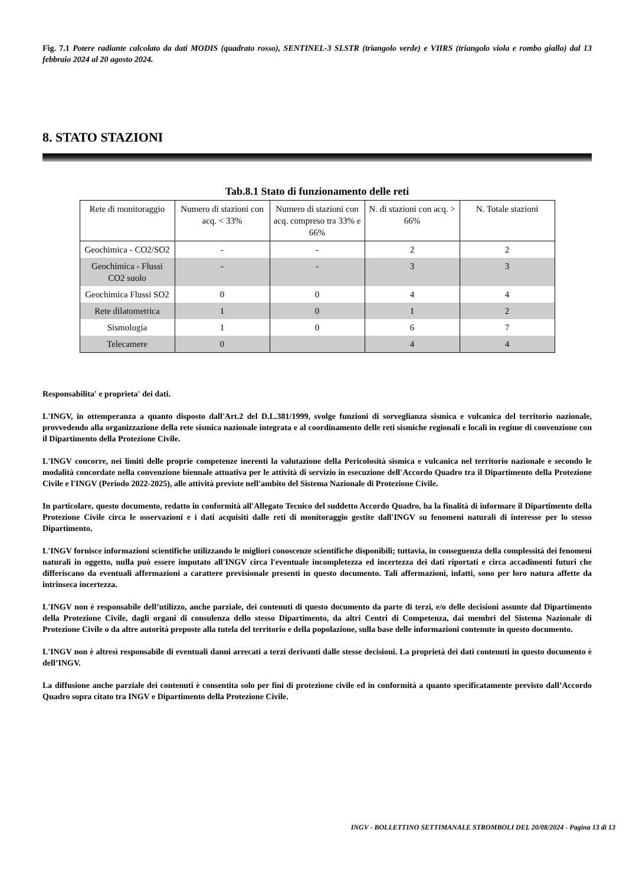Fig. 7.1 Potere radiante calcolato da dati MODIS (quadrato rosso), SENTINEL-3 SLSTR (triangolo verde) e VIIRS (triangolo viola e rombo giallo) dal 13 febbraio 2024 al 20 agosto 2024.
8. STATO STAZIONI
Tab.8.1 Stato di funzionamento delle reti
| Rete di monitoraggio | Numero di stazioni con acq. < 33% | Numero di stazioni con acq. compreso tra 33% e 66% | N. di stazioni con acq. > 66% | N. Totale stazioni |
| --- | --- | --- | --- | --- |
| Geochimica - CO2/SO2 | - | - | 2 | 2 |
| Geochimica - Flussi CO2 suolo | - | - | 3 | 3 |
| Geochimica Flussi SO2 | 0 | 0 | 4 | 4 |
| Rete dilatometrica | 1 | 0 | 1 | 2 |
| Sismologia | 1 | 0 | 6 | 7 |
| Telecamere | 0 | | 4 | 4 |
Responsabilita' e proprieta' dei dati.
L'INGV, in ottemperanza a quanto disposto dall'Art.2 del D.L.381/1999, svolge funzioni di sorveglianza sismica e vulcanica del territorio nazionale, provvedendo alla organizzazione della rete sismica nazionale integrata e al coordinamento delle reti sismiche regionali e locali in regime di convenzione con il Dipartimento della Protezione Civile.
L'INGV concorre, nei limiti delle proprie competenze inerenti la valutazione della Pericolosità sismica e vulcanica nel territorio nazionale e secondo le modalità concordate nella convenzione biennale attuativa per le attività di servizio in esecuzione dell'Accordo Quadro tra il Dipartimento della Protezione Civile e l'INGV (Periodo 2022-2025), alle attività previste nell'ambito del Sistema Nazionale di Protezione Civile.
In particolare, questo documento, redatto in conformità all'Allegato Tecnico del suddetto Accordo Quadro, ha la finalità di informare il Dipartimento della Protezione Civile circa le osservazioni e i dati acquisiti dalle reti di monitoraggio gestite dall'INGV su fenomeni naturali di interesse per lo stesso Dipartimento.
L'INGV fornisce informazioni scientifiche utilizzando le migliori conoscenze scientifiche disponibili; tuttavia, in conseguenza della complessità dei fenomeni naturali in oggetto, nulla può essere imputato all'INGV circa l'eventuale incompletezza ed incertezza dei dati riportati e circa accadimenti futuri che differiscano da eventuali affermazioni a carattere previsionale presenti in questo documento. Tali affermazioni, infatti, sono per loro natura affette da intrinseca incertezza.
L'INGV non è responsabile dell’utilizzo, anche parziale, dei contenuti di questo documento da parte di terzi, e/o delle decisioni assunte dal Dipartimento della Protezione Civile, dagli organi di consulenza dello stesso Dipartimento, da altri Centri di Competenza, dai membri del Sistema Nazionale di Protezione Civile o da altre autorità preposte alla tutela del territorio e della popolazione, sulla base delle informazioni contenute in questo documento.
L'INGV non è altresì responsabile di eventuali danni arrecati a terzi derivanti dalle stesse decisioni. La proprietà dei dati contenuti in questo documento è dell’INGV.
La diffusione anche parziale dei contenuti è consentita solo per fini di protezione civile ed in conformità a quanto specificatamente previsto dall’Accordo Quadro sopra citato tra INGV e Dipartimento della Protezione Civile.
INGV - BOLLETTINO SETTIMANALE STROMBOLI DEL 20/08/2024 - Pagina 13 di 13